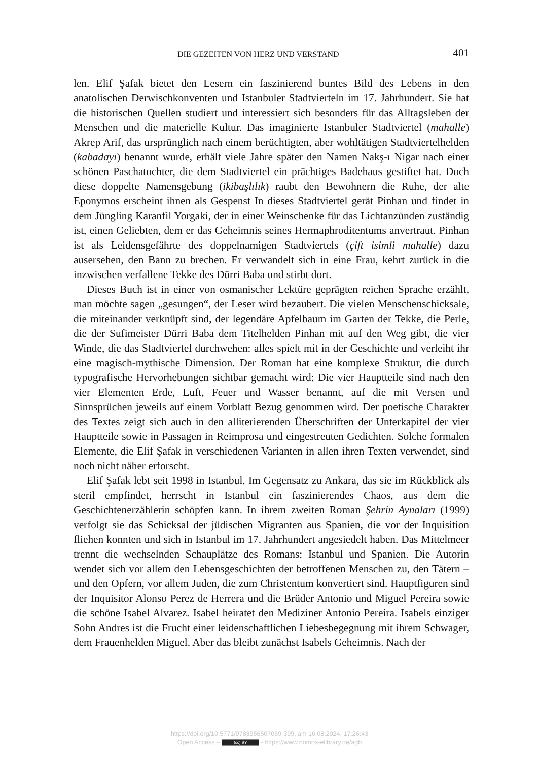DIE GEZEITEN VON HERZ UND VERSTAND 401
len. Elif Şafak bietet den Lesern ein faszinierend buntes Bild des Lebens in den anatolischen Derwischkonventen und Istanbuler Stadtvierteln im 17. Jahrhundert. Sie hat die historischen Quellen studiert und interessiert sich besonders für das Alltagsleben der Menschen und die materielle Kultur. Das imaginierte Istanbuler Stadtviertel (mahalle) Akrep Arif, das ursprünglich nach einem berüchtigten, aber wohltätigen Stadtviertelhelden (kabadayı) benannt wurde, erhält viele Jahre später den Namen Nakş-ı Nigar nach einer schönen Paschatochter, die dem Stadtviertel ein prächtiges Badehaus gestiftet hat. Doch diese doppelte Namensgebung (ikibaşlılık) raubt den Bewohnern die Ruhe, der alte Eponymos erscheint ihnen als Gespenst In dieses Stadtviertel gerät Pinhan und findet in dem Jüngling Karanfil Yorgaki, der in einer Weinschenke für das Lichtanzünden zuständig ist, einen Geliebten, dem er das Geheimnis seines Hermaphroditentums anvertraut. Pinhan ist als Leidensgefährte des doppelnamigen Stadtviertels (çift isimli mahalle) dazu ausersehen, den Bann zu brechen. Er verwandelt sich in eine Frau, kehrt zurück in die inzwischen verfallene Tekke des Dürri Baba und stirbt dort.
Dieses Buch ist in einer von osmanischer Lektüre geprägten reichen Sprache erzählt, man möchte sagen „gesungen“, der Leser wird bezaubert. Die vielen Menschenschicksale, die miteinander verknüpft sind, der legendäre Apfelbaum im Garten der Tekke, die Perle, die der Sufimeister Dürri Baba dem Titelhelden Pinhan mit auf den Weg gibt, die vier Winde, die das Stadtviertel durchwehen: alles spielt mit in der Geschichte und verleiht ihr eine magisch-mythische Dimension. Der Roman hat eine komplexe Struktur, die durch typografische Hervorhebungen sichtbar gemacht wird: Die vier Hauptteile sind nach den vier Elementen Erde, Luft, Feuer und Wasser benannt, auf die mit Versen und Sinnsprüchen jeweils auf einem Vorblatt Bezug genommen wird. Der poetische Charakter des Textes zeigt sich auch in den alliterierenden Überschriften der Unterkapitel der vier Hauptteile sowie in Passagen in Reimprosa und eingestreuten Gedichten. Solche formalen Elemente, die Elif Şafak in verschiedenen Varianten in allen ihren Texten verwendet, sind noch nicht näher erforscht.
Elif Şafak lebt seit 1998 in Istanbul. Im Gegensatz zu Ankara, das sie im Rückblick als steril empfindet, herrscht in Istanbul ein faszinierendes Chaos, aus dem die Geschichtenerzählerin schöpfen kann. In ihrem zweiten Roman Şehrin Aynaları (1999) verfolgt sie das Schicksal der jüdischen Migranten aus Spanien, die vor der Inquisition fliehen konnten und sich in Istanbul im 17. Jahrhundert angesiedelt haben. Das Mittelmeer trennt die wechselnden Schauplätze des Romans: Istanbul und Spanien. Die Autorin wendet sich vor allem den Lebensgeschichten der betroffenen Menschen zu, den Tätern – und den Opfern, vor allem Juden, die zum Christentum konvertiert sind. Hauptfiguren sind der Inquisitor Alonso Perez de Herrera und die Brüder Antonio und Miguel Pereira sowie die schöne Isabel Alvarez. Isabel heiratet den Mediziner Antonio Pereira. Isabels einziger Sohn Andres ist die Frucht einer leidenschaftlichen Liebesbegegnung mit ihrem Schwager, dem Frauenhelden Miguel. Aber das bleibt zunächst Isabels Geheimnis. Nach der
https://doi.org/10.5771/9783956507069-399, am 16.08.2024, 17:26:43
Open Access – (cc) BY - https://www.nomos-elibrary.de/agb